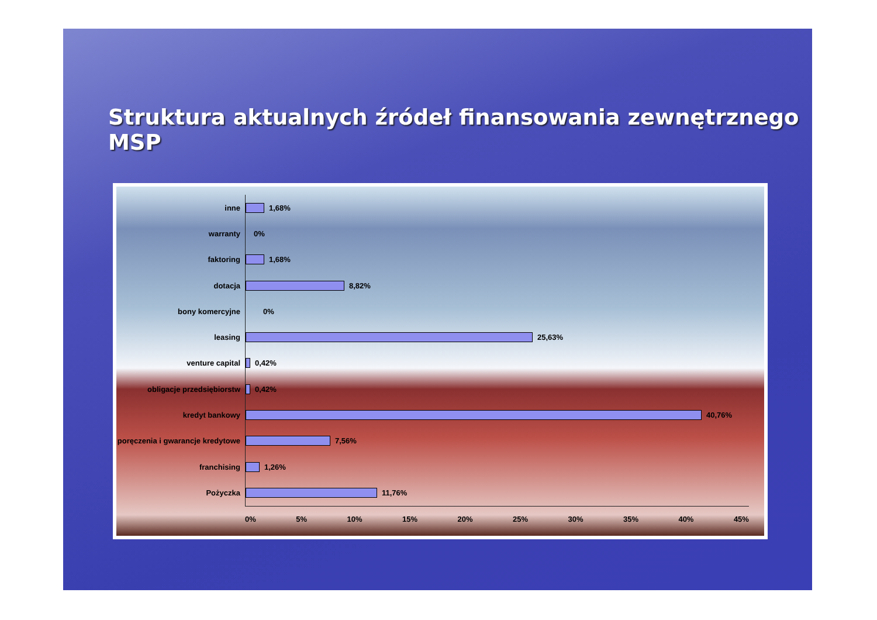Struktura aktualnych źródeł finansowania zewnętrznego MSP
inne
1,68%
warranty
0%
faktoring
1,68%
dotacja
8,82%
bony komercyjne
0%
leasing
25,63%
venture capital
0,42%
obligacje przedsiębiorstw
0,42%
kredyt bankowy
40,76%
poręczenia i gwarancje kredytowe
7,56%
franchising
1,26%
Pożyczka
11,76%
0% 5% 10% 15% 20% 25% 30% 35% 40% 45%